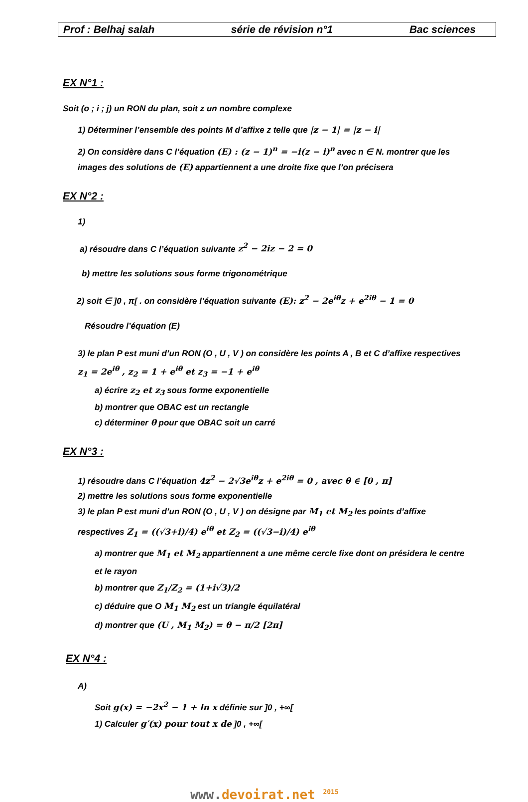Prof : Belhaj salah série de révision n°1 Bac sciences
EX N°1 :
Soit (o ; i ; j) un RON du plan, soit z un nombre complexe
1) Déterminer l’ensemble des points M d’affixe z telle que |z − 1| = |z − i|
2) On considère dans C l’équation (E) : (z − 1)<sup>n</sup> = −i(z − i)<sup>n</sup> avec n ∈ N. montrer que les images des solutions de (E) appartiennent a une droite fixe que l’on précisera
EX N°2 :
1)
a) résoudre dans C l’équation suivante z<sup>2</sup> − 2iz − 2 = 0
b) mettre les solutions sous forme trigonométrique
2) soit ∈ ]0 , π[ . on considère l’équation suivante (E): z<sup>2</sup> − 2e<sup>iθ</sup>z + e<sup>2iθ</sup> − 1 = 0
Résoudre l’équation (E)
3) le plan P est muni d’un RON (O , U , V ) on considère les points A , B et C d’affixe respectives z<sub>1</sub> = 2e<sup>iθ</sup> , z<sub>2</sub> = 1 + e<sup>iθ</sup> et z<sub>3</sub> = −1 + e<sup>iθ</sup>
a) écrire z<sub>2</sub> et z<sub>3</sub> sous forme exponentielle
b) montrer que OBAC est un rectangle
c) déterminer θ pour que OBAC soit un carré
EX N°3 :
1) résoudre dans C l’équation 4z<sup>2</sup> − 2√3e<sup>iθ</sup>z + e<sup>2iθ</sup> = 0 , avec θ ∈ [0 , π]
2) mettre les solutions sous forme exponentielle
3) le plan P est muni d’un RON (O , U , V ) on désigne par M<sub>1</sub> et M<sub>2</sub> les points d’affixe respectives Z<sub>1</sub> = ((√3+i)/4) e<sup>iθ</sup> et Z<sub>2</sub> = ((√3−i)/4) e<sup>iθ</sup>
a) montrer que M<sub>1</sub> et M<sub>2</sub> appartiennent a une même cercle fixe dont on présidera le centre et le rayon
b) montrer que Z<sub>1</sub>/Z<sub>2</sub> = (1+i√3)/2
c) déduire que O M<sub>1</sub> M<sub>2</sub> est un triangle équilatéral
d) montrer que (U , M<sub>1</sub> M<sub>2</sub>) = θ − π/2 [2π]
EX N°4 :
A)
Soit g(x) = −2x<sup>2</sup> − 1 + ln x définie sur ]0 , +∞[
1) Calculer g′(x) pour tout x de ]0 , +∞[
www. devoirat.net <sup>2015</sup>